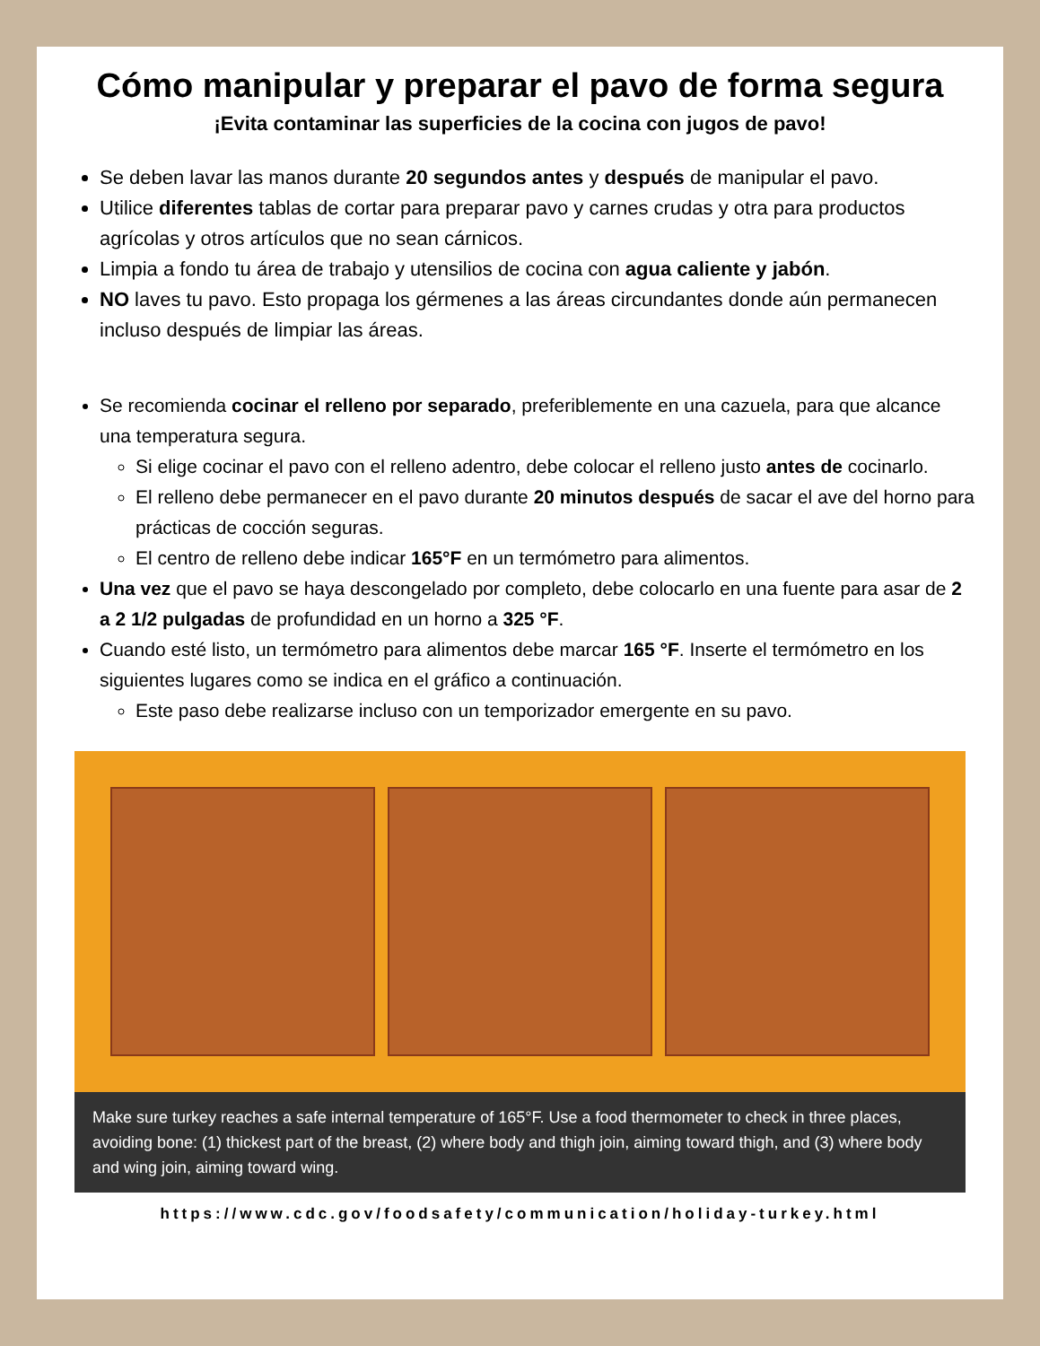Cómo manipular y preparar el pavo de forma segura
¡Evita contaminar las superficies de la cocina con jugos de pavo!
Se deben lavar las manos durante 20 segundos antes y después de manipular el pavo.
Utilice diferentes tablas de cortar para preparar pavo y carnes crudas y otra para productos agrícolas y otros artículos que no sean cárnicos.
Limpia a fondo tu área de trabajo y utensilios de cocina con agua caliente y jabón.
NO laves tu pavo. Esto propaga los gérmenes a las áreas circundantes donde aún permanecen incluso después de limpiar las áreas.
Se recomienda cocinar el relleno por separado, preferiblemente en una cazuela, para que alcance una temperatura segura.
Si elige cocinar el pavo con el relleno adentro, debe colocar el relleno justo antes de cocinarlo.
El relleno debe permanecer en el pavo durante 20 minutos después de sacar el ave del horno para prácticas de cocción seguras.
El centro de relleno debe indicar 165°F en un termómetro para alimentos.
Una vez que el pavo se haya descongelado por completo, debe colocarlo en una fuente para asar de 2 a 2 1/2 pulgadas de profundidad en un horno a 325 °F.
Cuando esté listo, un termómetro para alimentos debe marcar 165 °F. Inserte el termómetro en los siguientes lugares como se indica en el gráfico a continuación.
Este paso debe realizarse incluso con un temporizador emergente en su pavo.
Make sure turkey reaches a safe internal temperature of 165°F. Use a food thermometer to check in three places, avoiding bone: (1) thickest part of the breast, (2) where body and thigh join, aiming toward thigh, and (3) where body and wing join, aiming toward wing.
https://www.cdc.gov/foodsafety/communication/holiday-turkey.html